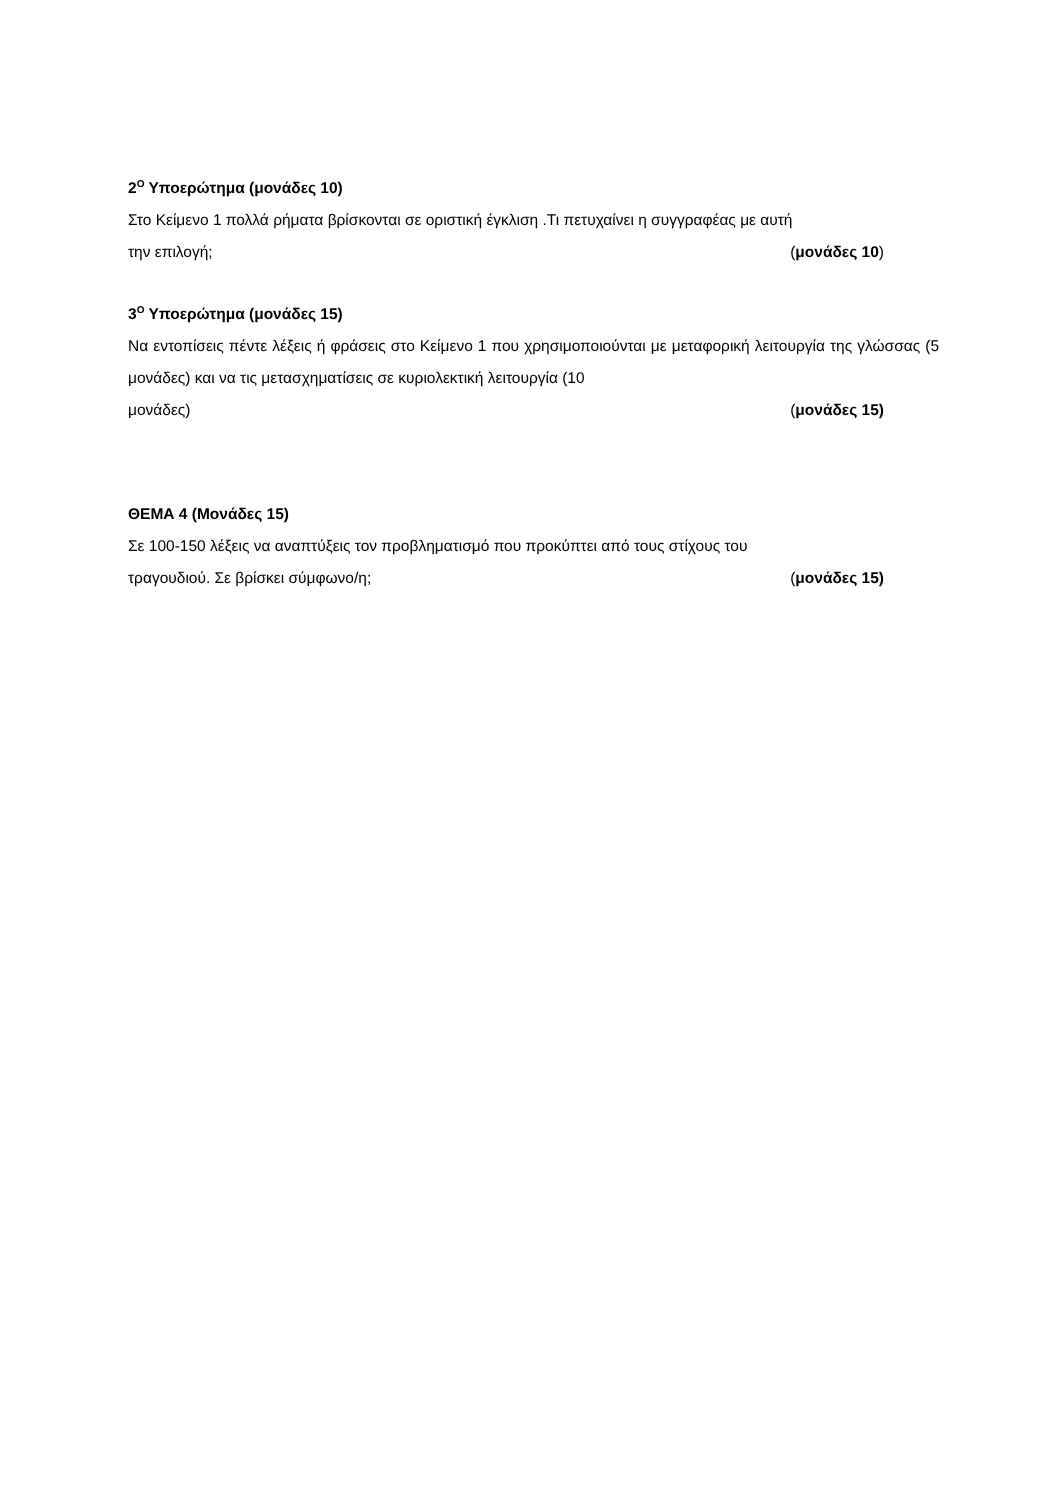2<sup>Ο</sup> Υποερώτημα (μονάδες 10)
Στο Κείμενο 1 πολλά ρήματα βρίσκονται σε οριστική έγκλιση .Τι πετυχαίνει η συγγραφέας με αυτή
την επιλογή; (μονάδες 10)
3<sup>Ο</sup> Υποερώτημα (μονάδες 15)
Να εντοπίσεις πέντε λέξεις ή φράσεις στο Κείμενο 1 που χρησιμοποιούνται με μεταφορική λειτουργία της γλώσσας (5 μονάδες) και να τις μετασχηματίσεις σε κυριολεκτική λειτουργία (10
μονάδες) (μονάδες 15)
ΘΕΜΑ 4 (Μονάδες 15)
Σε 100-150 λέξεις να αναπτύξεις τον προβληματισμό που προκύπτει από τους στίχους του
τραγουδιού. Σε βρίσκει σύμφωνο/η; (μονάδες 15)